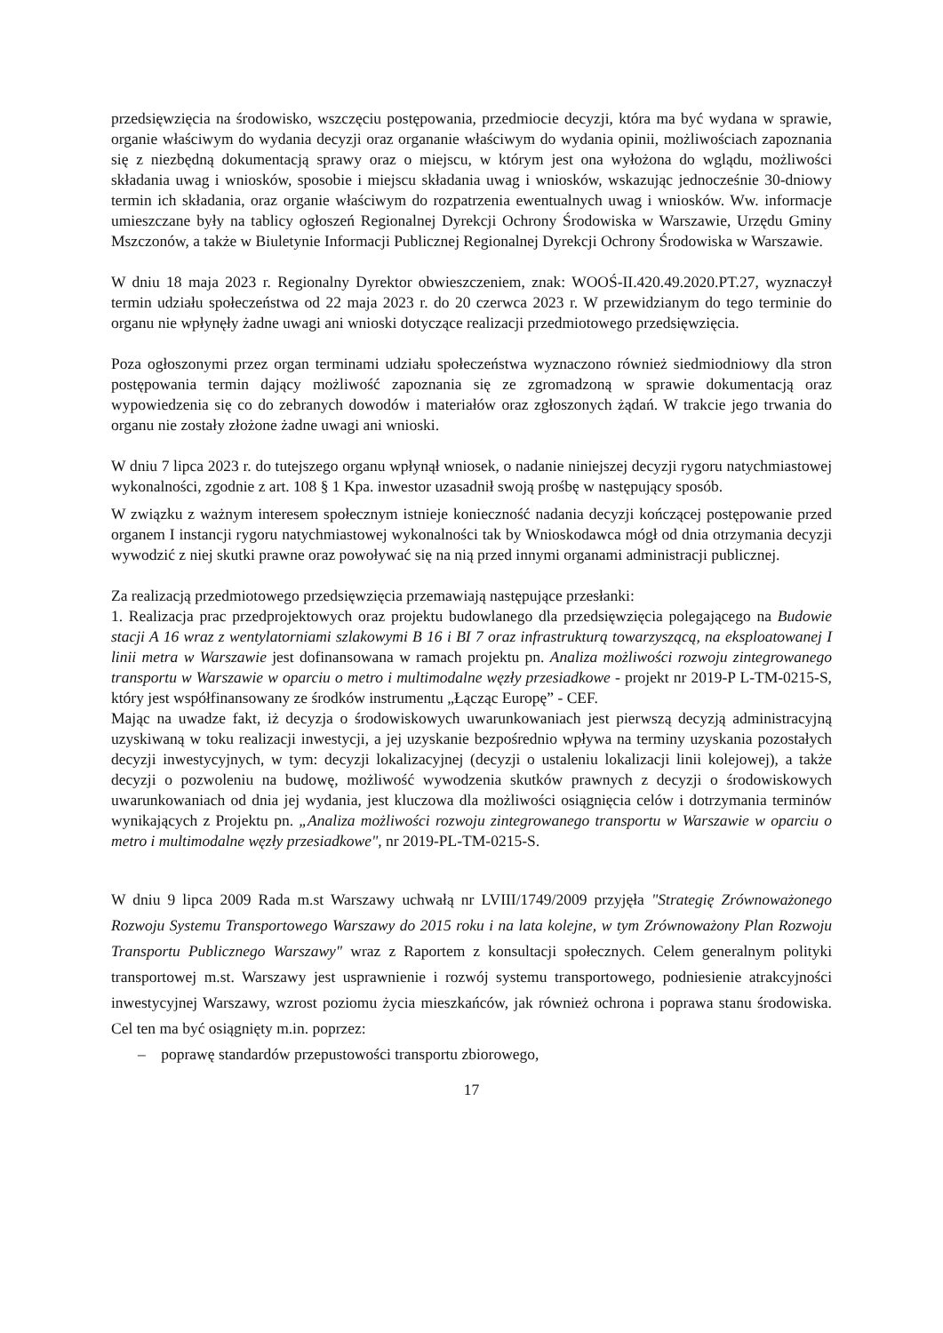przedsięwzięcia na środowisko, wszczęciu postępowania, przedmiocie decyzji, która ma być wydana w sprawie, organie właściwym do wydania decyzji oraz organanie właściwym do wydania opinii, możliwościach zapoznania się z niezbędną dokumentacją sprawy oraz o miejscu, w którym jest ona wyłożona do wglądu, możliwości składania uwag i wniosków, sposobie i miejscu składania uwag i wniosków, wskazując jednocześnie 30-dniowy termin ich składania, oraz organie właściwym do rozpatrzenia ewentualnych uwag i wniosków. Ww. informacje umieszczane były na tablicy ogłoszeń Regionalnej Dyrekcji Ochrony Środowiska w Warszawie, Urzędu Gminy Mszczonów, a także w Biuletynie Informacji Publicznej Regionalnej Dyrekcji Ochrony Środowiska w Warszawie.
W dniu 18 maja 2023 r. Regionalny Dyrektor obwieszczeniem, znak: WOOŚ-II.420.49.2020.PT.27, wyznaczył termin udziału społeczeństwa od 22 maja 2023 r. do 20 czerwca 2023 r. W przewidzianym do tego terminie do organu nie wpłynęły żadne uwagi ani wnioski dotyczące realizacji przedmiotowego przedsięwzięcia.
Poza ogłoszonymi przez organ terminami udziału społeczeństwa wyznaczono również siedmiodniowy dla stron postępowania termin dający możliwość zapoznania się ze zgromadzoną w sprawie dokumentacją oraz wypowiedzenia się co do zebranych dowodów i materiałów oraz zgłoszonych żądań. W trakcie jego trwania do organu nie zostały złożone żadne uwagi ani wnioski.
W dniu 7 lipca 2023 r. do tutejszego organu wpłynął wniosek, o nadanie niniejszej decyzji rygoru natychmiastowej wykonalności, zgodnie z art. 108 § 1 Kpa. inwestor uzasadnił swoją prośbę w następujący sposób.
W związku z ważnym interesem społecznym istnieje konieczność nadania decyzji kończącej postępowanie przed organem I instancji rygoru natychmiastowej wykonalności tak by Wnioskodawca mógł od dnia otrzymania decyzji wywodzić z niej skutki prawne oraz powoływać się na nią przed innymi organami administracji publicznej.
Za realizacją przedmiotowego przedsięwzięcia przemawiają następujące przesłanki:
1. Realizacja prac przedprojektowych oraz projektu budowlanego dla przedsięwzięcia polegającego na Budowie stacji A 16 wraz z wentylatorniami szlakowymi B 16 i BI 7 oraz infrastrukturą towarzyszącą, na eksploatowanej I linii metra w Warszawie jest dofinansowana w ramach projektu pn. Analiza możliwości rozwoju zintegrowanego transportu w Warszawie w oparciu o metro i multimodalne węzły przesiadkowe - projekt nr 2019-P L-TM-0215-S, który jest współfinansowany ze środków instrumentu „Łącząc Europę” - CEF.
Mając na uwadze fakt, iż decyzja o środowiskowych uwarunkowaniach jest pierwszą decyzją administracyjną uzyskiwaną w toku realizacji inwestycji, a jej uzyskanie bezpośrednio wpływa na terminy uzyskania pozostałych decyzji inwestycyjnych, w tym: decyzji lokalizacyjnej (decyzji o ustaleniu lokalizacji linii kolejowej), a także decyzji o pozwoleniu na budowę, możliwość wywodzenia skutków prawnych z decyzji o środowiskowych uwarunkowaniach od dnia jej wydania, jest kluczowa dla możliwości osiągnięcia celów i dotrzymania terminów wynikających z Projektu pn. „Analiza możliwości rozwoju zintegrowanego transportu w Warszawie w oparciu o metro i multimodalne węzły przesiadkowe", nr 2019-PL-TM-0215-S.
W dniu 9 lipca 2009 Rada m.st Warszawy uchwałą nr LVIII/1749/2009 przyjęła "Strategię Zrównoważonego Rozwoju Systemu Transportowego Warszawy do 2015 roku i na lata kolejne, w tym Zrównoważony Plan Rozwoju Transportu Publicznego Warszawy" wraz z Raportem z konsultacji społecznych. Celem generalnym polityki transportowej m.st. Warszawy jest usprawnienie i rozwój systemu transportowego, podniesienie atrakcyjności inwestycyjnej Warszawy, wzrost poziomu życia mieszkańców, jak również ochrona i poprawa stanu środowiska. Cel ten ma być osiągnięty m.in. poprzez:
– poprawę standardów przepustowości transportu zbiorowego,
17